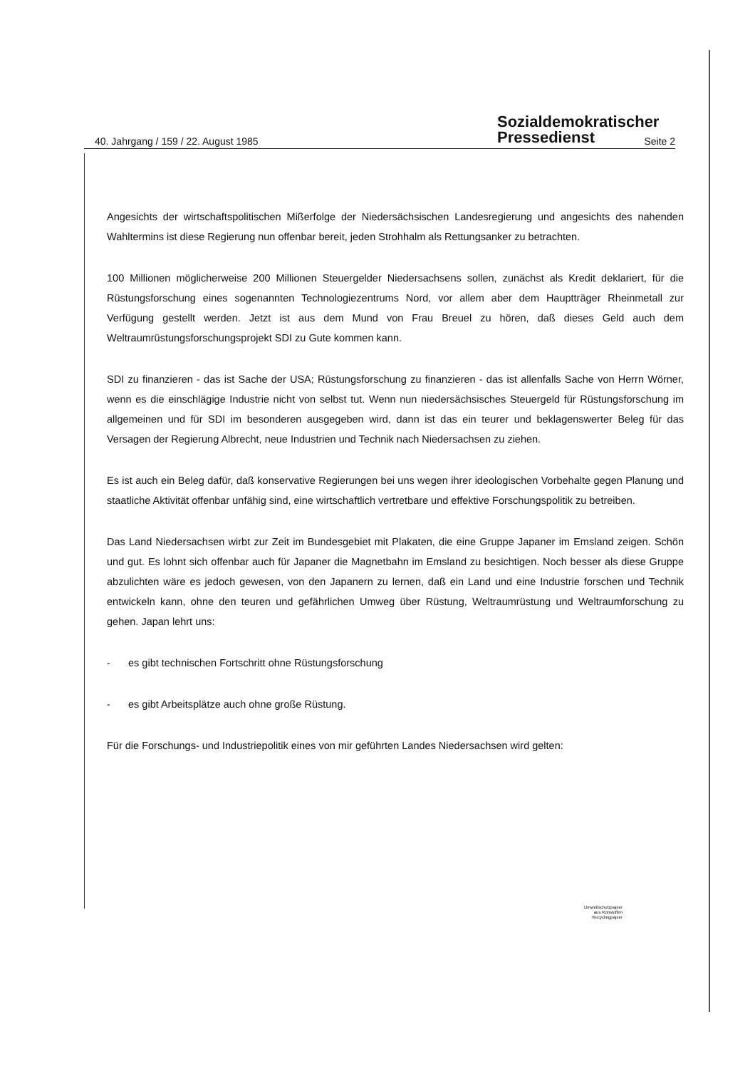Sozialdemokratischer
Pressedienst
40. Jahrgang / 159 / 22. August 1985 Seite 2
Angesichts der wirtschaftspolitischen Mißerfolge der Niedersächsischen Landesregierung und angesichts des nahenden Wahltermins ist diese Regierung nun offenbar bereit, jeden Strohhalm als Rettungsanker zu betrachten.
100 Millionen möglicherweise 200 Millionen Steuergelder Niedersachsens sollen, zunächst als Kredit deklariert, für die Rüstungsforschung eines sogenannten Technologiezentrums Nord, vor allem aber dem Hauptträger Rheinmetall zur Verfügung gestellt werden. Jetzt ist aus dem Mund von Frau Breuel zu hören, daß dieses Geld auch dem Weltraumrüstungsforschungsprojekt SDI zu Gute kommen kann.
SDI zu finanzieren - das ist Sache der USA; Rüstungsforschung zu finanzieren - das ist allenfalls Sache von Herrn Wörner, wenn es die einschlägige Industrie nicht von selbst tut. Wenn nun niedersächsisches Steuergeld für Rüstungsforschung im allgemeinen und für SDI im besonderen ausgegeben wird, dann ist das ein teurer und beklagenswerter Beleg für das Versagen der Regierung Albrecht, neue Industrien und Technik nach Niedersachsen zu ziehen.
Es ist auch ein Beleg dafür, daß konservative Regierungen bei uns wegen ihrer ideologischen Vorbehalte gegen Planung und staatliche Aktivität offenbar unfähig sind, eine wirtschaftlich vertretbare und effektive Forschungspolitik zu betreiben.
Das Land Niedersachsen wirbt zur Zeit im Bundesgebiet mit Plakaten, die eine Gruppe Japaner im Emsland zeigen. Schön und gut. Es lohnt sich offenbar auch für Japaner die Magnetbahn im Emsland zu besichtigen. Noch besser als diese Gruppe abzulichten wäre es jedoch gewesen, von den Japanern zu lernen, daß ein Land und eine Industrie forschen und Technik entwickeln kann, ohne den teuren und gefährlichen Umweg über Rüstung, Weltraumrüstung und Weltraumforschung zu gehen. Japan lehrt uns:
- es gibt technischen Fortschritt ohne Rüstungsforschung
- es gibt Arbeitsplätze auch ohne große Rüstung.
Für die Forschungs- und Industriepolitik eines von mir geführten Landes Niedersachsen wird gelten:
Umweltschutzpapier
aus Rohstoffen
Recyclingpapier